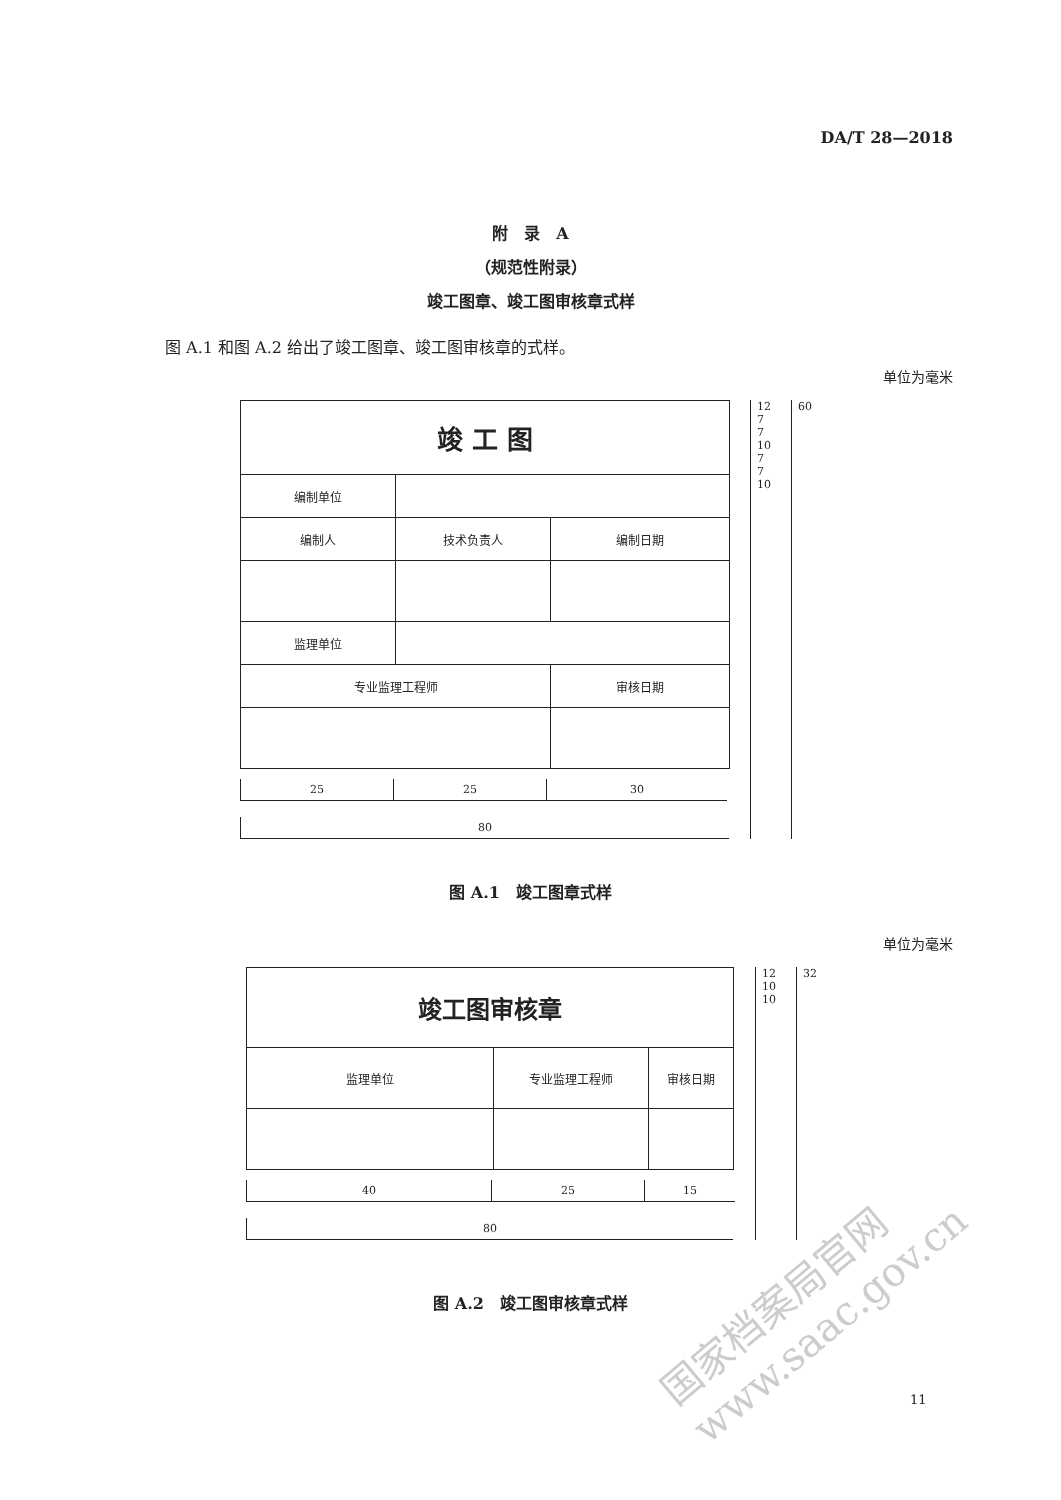DA/T 28—2018
附　录　A
（规范性附录）
竣工图章、竣工图审核章式样
图 A.1 和图 A.2 给出了竣工图章、竣工图审核章的式样。
单位为毫米
| 竣 工 图 | | | |
| 编制单位 | | | |
| 编制人 | 技术负责人 | 编制日期 | |
| 监理单位 | | | |
| 专业监理工程师 | | | 审核日期 |
25 25 30
80
12
7
7
10
7
7
10
60
图 A.1　竣工图章式样
单位为毫米
| 竣工图审核章 | | |
| 监理单位 | 专业监理工程师 | 审核日期 |
40 25 15
80
12
10
10
32
图 A.2　竣工图审核章式样
国家档案局官网
www.saac.gov.cn
11